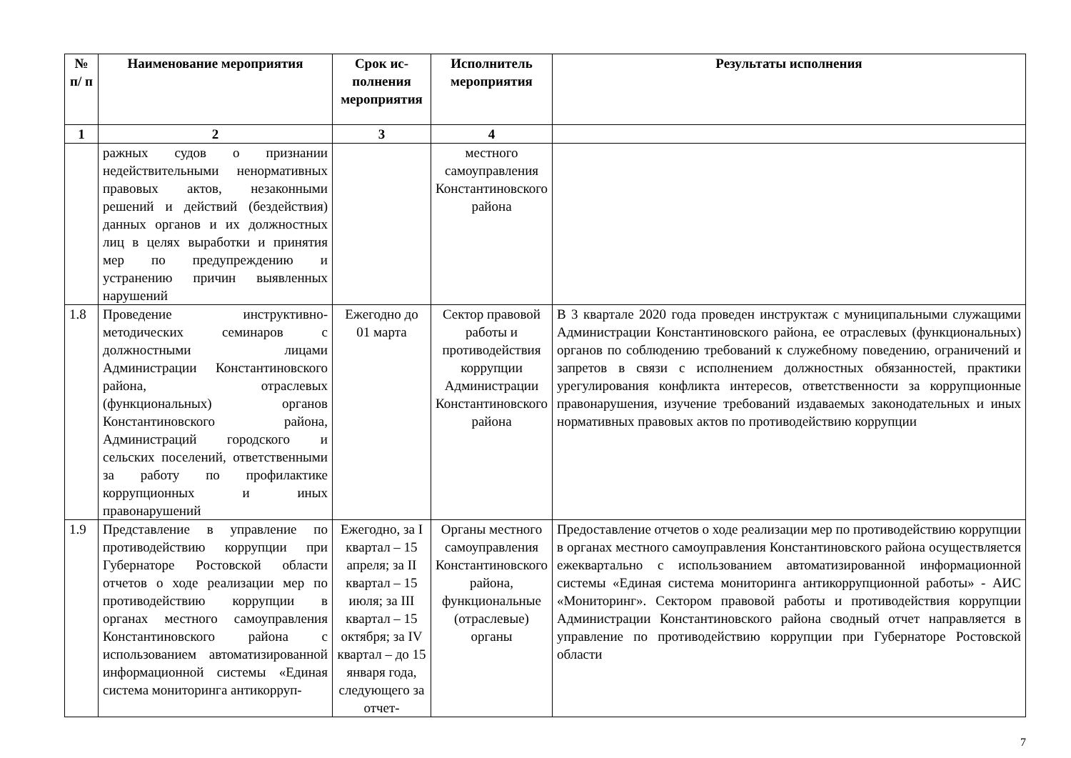| № п/ п | Наименование мероприятия | Срок ис­полнения меропри­ятия | Исполнитель мероприятия | Результаты исполнения |
| --- | --- | --- | --- | --- |
| 1 | 2 | 3 | 4 | |
| | ражных судов о признании недействительными ненормативных правовых актов, незаконными решений и действий (бездействия) данных органов и их должностных лиц в целях выработки и принятия мер по предупреждению и устранению причин выявленных нарушений | | местного самоуправления Константиновского района | |
| 1.8 | Проведение инструктивно-методических семинаров с должностными лицами Администрации Константиновского района, отраслевых (функциональных) органов Константиновского района, Администраций городского и сельских поселений, ответственными за работу по профилактике коррупционных и иных правонарушений | Ежегодно до 01 марта | Сектор правовой работы и противодействия коррупции Администрации Константиновского района | В 3 квартале 2020 года проведен инструктаж с муниципальными служащими Администрации Константиновского района, ее отраслевых (функциональных) органов по соблюдению требований к служебному поведению, ограничений и запретов в связи с исполнением должностных обязанностей, практики урегулирования конфликта интересов, ответственности за коррупционные правонарушения, изучение требований издаваемых законодательных и иных нормативных правовых актов по противодействию коррупции |
| 1.9 | Представление в управление по противодействию коррупции при Губернаторе Ростовской области отчетов о ходе реализации мер по противодействию коррупции в органах местного самоуправления Константиновского района с использованием автоматизированной информационной системы «Единая система мониторинга антикорруп- | Ежегодно, за I квартал – 15 апреля; за II квартал – 15 июля; за III квартал – 15 октября; за IV квартал – до 15 января года, следующего за отчет- | Органы местного самоуправления Константиновского района, функциональные (отраслевые) органы | Предоставление отчетов о ходе реализации мер по противодействию коррупции в органах местного самоуправления Константиновского района осуществляется ежеквартально с использованием автоматизированной информационной системы «Единая система мониторинга антикоррупционной работы» - АИС «Мониторинг». Сектором правовой работы и противодействия коррупции Администрации Константиновского района сводный отчет направляется в управление по противодействию коррупции при Губернаторе Ростовской области |
7